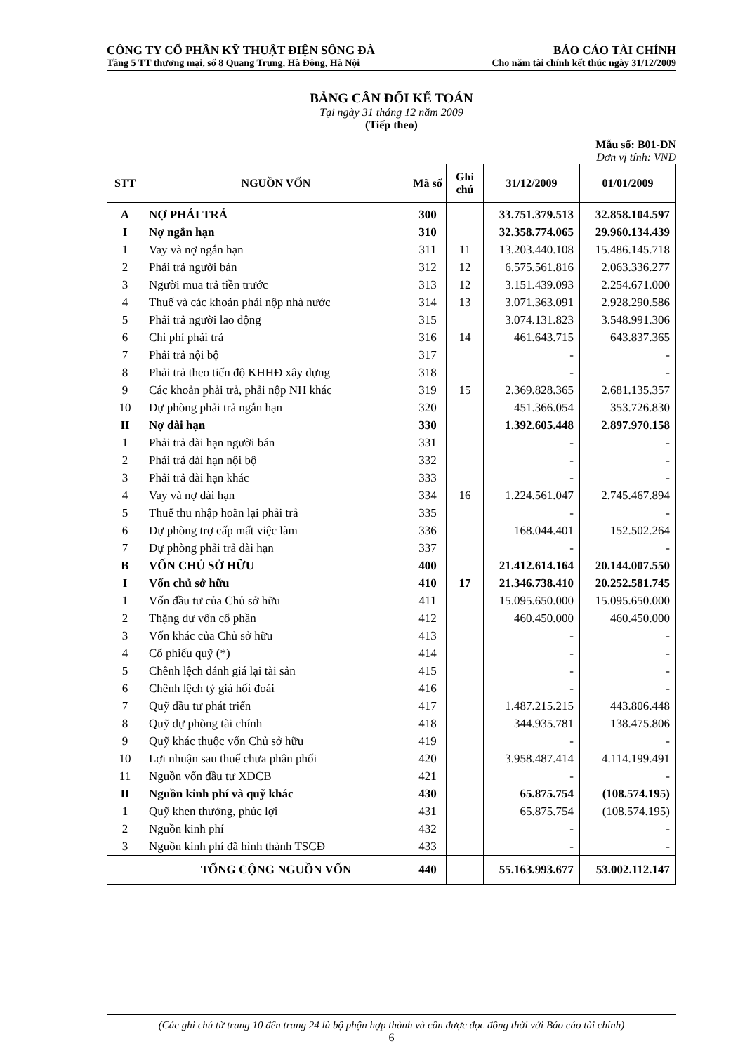CÔNG TY CỔ PHẦN KỸ THUẬT ĐIỆN SÔNG ĐÀ BÁO CÁO TÀI CHÍNH
Tầng 5 TT thương mại, số 8 Quang Trung, Hà Đông, Hà Nội Cho năm tài chính kết thúc ngày 31/12/2009
BẢNG CÂN ĐỐI KẾ TOÁN
Tại ngày 31 tháng 12 năm 2009
(Tiếp theo)
Mẫu số: B01-DN
Đơn vị tính: VND
| STT | NGUỒN VỐN | Mã số | Ghi chú | 31/12/2009 | 01/01/2009 |
| --- | --- | --- | --- | --- | --- |
| A | NỢ PHẢI TRẢ | 300 | | 33.751.379.513 | 32.858.104.597 |
| I | Nợ ngắn hạn | 310 | | 32.358.774.065 | 29.960.134.439 |
| 1 | Vay và nợ ngắn hạn | 311 | 11 | 13.203.440.108 | 15.486.145.718 |
| 2 | Phải trả người bán | 312 | 12 | 6.575.561.816 | 2.063.336.277 |
| 3 | Người mua trả tiền trước | 313 | 12 | 3.151.439.093 | 2.254.671.000 |
| 4 | Thuế và các khoản phải nộp nhà nước | 314 | 13 | 3.071.363.091 | 2.928.290.586 |
| 5 | Phải trả người lao động | 315 | | 3.074.131.823 | 3.548.991.306 |
| 6 | Chi phí phải trả | 316 | 14 | 461.643.715 | 643.837.365 |
| 7 | Phải trả nội bộ | 317 | | - | - |
| 8 | Phải trả theo tiến độ KHHĐ xây dựng | 318 | | - | - |
| 9 | Các khoản phải trả, phải nộp NH khác | 319 | 15 | 2.369.828.365 | 2.681.135.357 |
| 10 | Dự phòng phải trả ngắn hạn | 320 | | 451.366.054 | 353.726.830 |
| II | Nợ dài hạn | 330 | | 1.392.605.448 | 2.897.970.158 |
| 1 | Phải trả dài hạn người bán | 331 | | - | - |
| 2 | Phải trả dài hạn nội bộ | 332 | | - | - |
| 3 | Phải trả dài hạn khác | 333 | | - | - |
| 4 | Vay và nợ dài hạn | 334 | 16 | 1.224.561.047 | 2.745.467.894 |
| 5 | Thuế thu nhập hoãn lại phải trả | 335 | | - | - |
| 6 | Dự phòng trợ cấp mất việc làm | 336 | | 168.044.401 | 152.502.264 |
| 7 | Dự phòng phải trả dài hạn | 337 | | - | - |
| B | VỐN CHỦ SỞ HỮU | 400 | | 21.412.614.164 | 20.144.007.550 |
| I | Vốn chủ sở hữu | 410 | 17 | 21.346.738.410 | 20.252.581.745 |
| 1 | Vốn đầu tư của Chủ sở hữu | 411 | | 15.095.650.000 | 15.095.650.000 |
| 2 | Thặng dư vốn cổ phần | 412 | | 460.450.000 | 460.450.000 |
| 3 | Vốn khác của Chủ sở hữu | 413 | | - | - |
| 4 | Cổ phiếu quỹ (*) | 414 | | - | - |
| 5 | Chênh lệch đánh giá lại tài sản | 415 | | - | - |
| 6 | Chênh lệch tỷ giá hối đoái | 416 | | - | - |
| 7 | Quỹ đầu tư phát triển | 417 | | 1.487.215.215 | 443.806.448 |
| 8 | Quỹ dự phòng tài chính | 418 | | 344.935.781 | 138.475.806 |
| 9 | Quỹ khác thuộc vốn Chủ sở hữu | 419 | | - | - |
| 10 | Lợi nhuận sau thuế chưa phân phối | 420 | | 3.958.487.414 | 4.114.199.491 |
| 11 | Nguồn vốn đầu tư XDCB | 421 | | - | - |
| II | Nguồn kinh phí và quỹ khác | 430 | | 65.875.754 | (108.574.195) |
| 1 | Quỹ khen thưởng, phúc lợi | 431 | | 65.875.754 | (108.574.195) |
| 2 | Nguồn kinh phí | 432 | | - | - |
| 3 | Nguồn kinh phí đã hình thành TSCĐ | 433 | | - | - |
| | TỔNG CỘNG NGUỒN VỐN | 440 | | 55.163.993.677 | 53.002.112.147 |
(Các ghi chú từ trang 10 đến trang 24 là bộ phận hợp thành và cần được đọc đồng thời với Báo cáo tài chính)
6